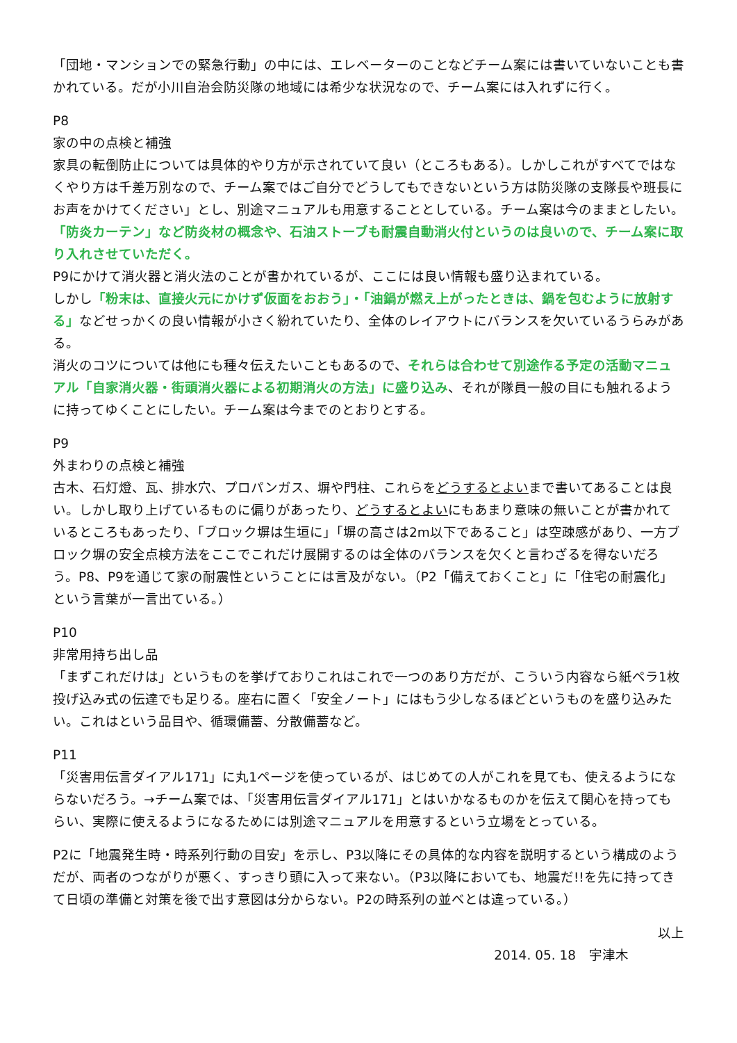「団地・マンションでの緊急行動」の中には、エレベーターのことなどチーム案には書いていないことも書かれている。だが小川自治会防災隊の地域には希少な状況なので、チーム案には入れずに行く。
P8
家の中の点検と補強
家具の転倒防止については具体的やり方が示されていて良い（ところもある）。しかしこれがすべてではなくやり方は千差万別なので、チーム案ではご自分でどうしてもできないという方は防災隊の支隊長や班長にお声をかけてください」とし、別途マニュアルも用意することとしている。チーム案は今のままとしたい。
「防炎カーテン」など防炎材の概念や、石油ストーブも耐震自動消火付というのは良いので、チーム案に取り入れさせていただく。
P9にかけて消火器と消火法のことが書かれているが、ここには良い情報も盛り込まれている。
しかし「粉末は、直接火元にかけず仮面をおおう」・「油鍋が燃え上がったときは、鍋を包むように放射する」などせっかくの良い情報が小さく紛れていたり、全体のレイアウトにバランスを欠いているうらみがある。
消火のコツについては他にも種々伝えたいこともあるので、それらは合わせて別途作る予定の活動マニュアル「自家消火器・街頭消火器による初期消火の方法」に盛り込み、それが隊員一般の目にも触れるように持ってゆくことにしたい。チーム案は今までのとおりとする。
P9
外まわりの点検と補強
古木、石灯燈、瓦、排水穴、プロパンガス、塀や門柱、これらをどうするとよいまで書いてあることは良い。しかし取り上げているものに偏りがあったり、どうするとよいにもあまり意味の無いことが書かれているところもあったり、「ブロック塀は生垣に」「塀の高さは2m以下であること」は空疎感があり、一方ブロック塀の安全点検方法をここでこれだけ展開するのは全体のバランスを欠くと言わざるを得ないだろう。P8、P9を通じて家の耐震性ということには言及がない。（P2「備えておくこと」に「住宅の耐震化」という言葉が一言出ている。）
P10
非常用持ち出し品
「まずこれだけは」というものを挙げておりこれはこれで一つのあり方だが、こういう内容なら紙ペラ1枚投げ込み式の伝達でも足りる。座右に置く「安全ノート」にはもう少しなるほどというものを盛り込みたい。これはという品目や、循環備蓄、分散備蓄など。
P11
「災害用伝言ダイアル171」に丸1ページを使っているが、はじめての人がこれを見ても、使えるようにならないだろう。→チーム案では、「災害用伝言ダイアル171」とはいかなるものかを伝えて関心を持ってもらい、実際に使えるようになるためには別途マニュアルを用意するという立場をとっている。
P2に「地震発生時・時系列行動の目安」を示し、P3以降にその具体的な内容を説明するという構成のようだが、両者のつながりが悪く、すっきり頭に入って来ない。（P3以降においても、地震だ!!を先に持ってきて日頃の準備と対策を後で出す意図は分からない。P2の時系列の並べとは違っている。）
以上
2014. 05. 18　宇津木